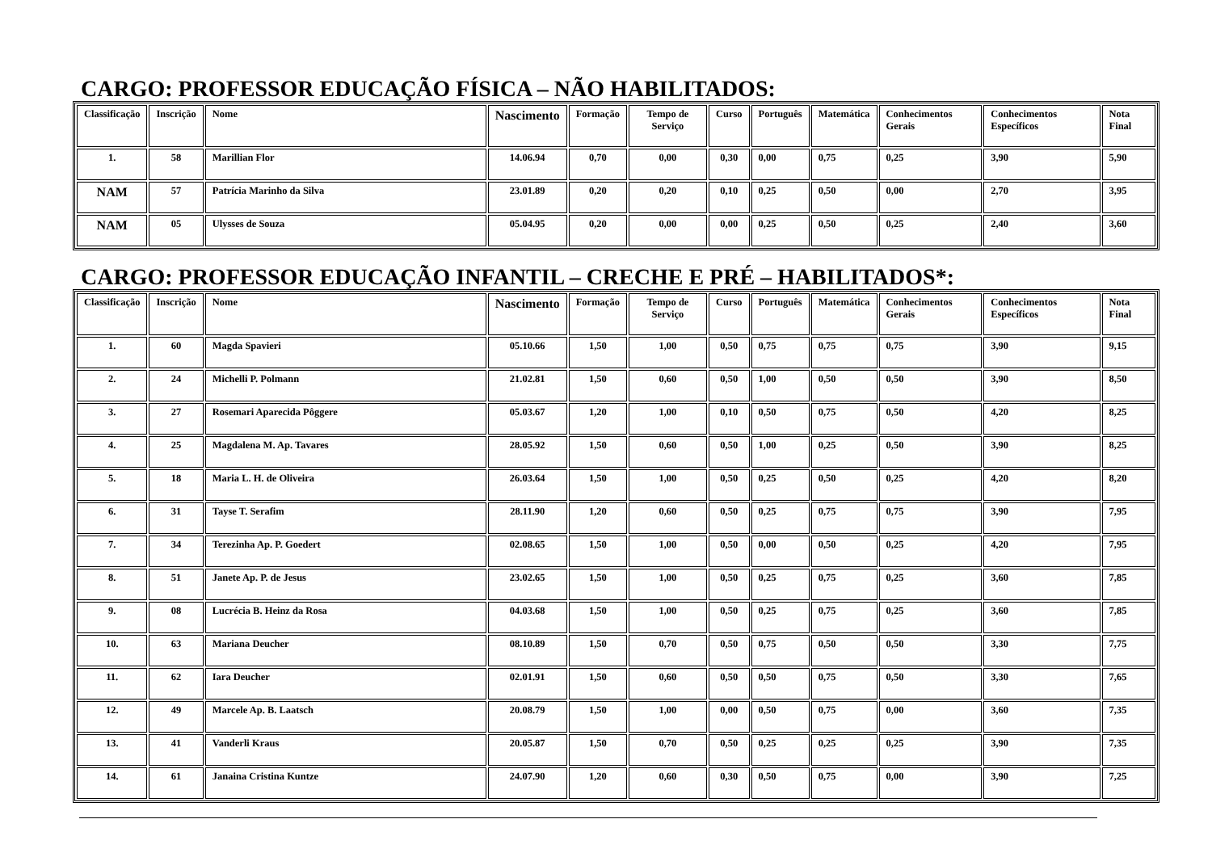CARGO: PROFESSOR EDUCAÇÃO FÍSICA – NÃO HABILITADOS:
| Classificação | Inscrição | Nome | Nascimento | Formação | Tempo de Serviço | Curso | Português | Matemática | Conhecimentos Gerais | Conhecimentos Específicos | Nota Final |
| --- | --- | --- | --- | --- | --- | --- | --- | --- | --- | --- | --- |
| 1. | 58 | Marillian Flor | 14.06.94 | 0,70 | 0,00 | 0,30 | 0,00 | 0,75 | 0,25 | 3,90 | 5,90 |
| NAM | 57 | Patrícia Marinho da Silva | 23.01.89 | 0,20 | 0,20 | 0,10 | 0,25 | 0,50 | 0,00 | 2,70 | 3,95 |
| NAM | 05 | Ulysses de Souza | 05.04.95 | 0,20 | 0,00 | 0,00 | 0,25 | 0,50 | 0,25 | 2,40 | 3,60 |
CARGO: PROFESSOR EDUCAÇÃO INFANTIL – CRECHE E PRÉ – HABILITADOS*:
| Classificação | Inscrição | Nome | Nascimento | Formação | Tempo de Serviço | Curso | Português | Matemática | Conhecimentos Gerais | Conhecimentos Específicos | Nota Final |
| --- | --- | --- | --- | --- | --- | --- | --- | --- | --- | --- | --- |
| 1. | 60 | Magda Spavieri | 05.10.66 | 1,50 | 1,00 | 0,50 | 0,75 | 0,75 | 0,75 | 3,90 | 9,15 |
| 2. | 24 | Michelli P. Polmann | 21.02.81 | 1,50 | 0,60 | 0,50 | 1,00 | 0,50 | 0,50 | 3,90 | 8,50 |
| 3. | 27 | Rosemari Aparecida Pôggere | 05.03.67 | 1,20 | 1,00 | 0,10 | 0,50 | 0,75 | 0,50 | 4,20 | 8,25 |
| 4. | 25 | Magdalena M. Ap. Tavares | 28.05.92 | 1,50 | 0,60 | 0,50 | 1,00 | 0,25 | 0,50 | 3,90 | 8,25 |
| 5. | 18 | Maria L. H. de Oliveira | 26.03.64 | 1,50 | 1,00 | 0,50 | 0,25 | 0,50 | 0,25 | 4,20 | 8,20 |
| 6. | 31 | Tayse T. Serafim | 28.11.90 | 1,20 | 0,60 | 0,50 | 0,25 | 0,75 | 0,75 | 3,90 | 7,95 |
| 7. | 34 | Terezinha Ap. P. Goedert | 02.08.65 | 1,50 | 1,00 | 0,50 | 0,00 | 0,50 | 0,25 | 4,20 | 7,95 |
| 8. | 51 | Janete Ap. P. de Jesus | 23.02.65 | 1,50 | 1,00 | 0,50 | 0,25 | 0,75 | 0,25 | 3,60 | 7,85 |
| 9. | 08 | Lucrécia B. Heinz da Rosa | 04.03.68 | 1,50 | 1,00 | 0,50 | 0,25 | 0,75 | 0,25 | 3,60 | 7,85 |
| 10. | 63 | Mariana Deucher | 08.10.89 | 1,50 | 0,70 | 0,50 | 0,75 | 0,50 | 0,50 | 3,30 | 7,75 |
| 11. | 62 | Iara Deucher | 02.01.91 | 1,50 | 0,60 | 0,50 | 0,50 | 0,75 | 0,50 | 3,30 | 7,65 |
| 12. | 49 | Marcele Ap. B. Laatsch | 20.08.79 | 1,50 | 1,00 | 0,00 | 0,50 | 0,75 | 0,00 | 3,60 | 7,35 |
| 13. | 41 | Vanderli Kraus | 20.05.87 | 1,50 | 0,70 | 0,50 | 0,25 | 0,25 | 0,25 | 3,90 | 7,35 |
| 14. | 61 | Janaina Cristina Kuntze | 24.07.90 | 1,20 | 0,60 | 0,30 | 0,50 | 0,75 | 0,00 | 3,90 | 7,25 |